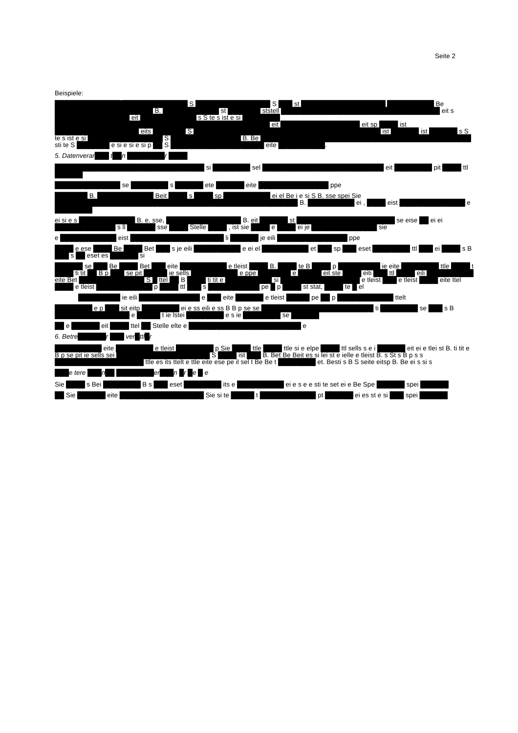Seite 2
Beispiele:
██████████████ ██████████████ S ████████████████ S ███ st ██████████████████ ██████████ Be █████████████████████ B. ████████████ st ███████ ststell ██████████████████████████████████ eit s ████████████████ eit ████████████ s S te s ist e si ████████ ██████████████████████████████████████████████ eit █████████████████ eit sp ████ ist ██████████████████ eits ███████ S ████████████████████████████████████████ ist ██████ ist ██████ s S te s ist e si ████████████████ S ███████████████ B. Be █████████████████████████████████████████████ sti te S ███████ e si e si e si p ██ S ████████████████████ eite ██████████.
5. Datenverar███ t██n ████████r ████
████████████████████████████████ si ████████ sel ██████████████████████████ eit ████████ pit ████ ttl ██████
██████████████ se ████████ s ██████ ete ██████ eite ███████████████ ppe
███████ B. ████████████ Beit ████ s ████ sp ██████████ ei el Be i e si S B. sse spei Sie ████████████████████████████████████████████████████ B. ██████████ ei , ████ eist ██████████████ e ████████
ei si e s ████████████ B. e. sse, ████████████████ B. eit ██████ st █████████████████████ se eise ██ ei ei █████████████ s ll ██████ sse ████ Stelle ████ , ist sie ████ e ████ ei je ██████████████ sie
e ████████████ eist ████████████████████ li ██████ je eili ███████████████ ppe
████ e ese ████ Be ████ Bet ███ s je eili ██████████ e ei el ██████████ et ███ sp ███ eset ████████ ttl ███ ei ████ s B ███ s ██ eset es ██████ si
██████ se ███ Be ████ Bet ███ eite ██████████ e tleist ████ B. ████ te B ████ p █████████ ie eite ████████ ttle ████ t ████ ti tit ██ B p ███ se pit █████ ie sells ██████████ e ppe ███████ e █████ eit ste ████ eiti ███ ttl ████ eili ██████████ eite Bet ██████████████ S █ ttel ██ B ████ ti tit e ██████████ si █████████████████ e tleist ███ e tleist ████ eite ttel ████ e tleist ████████████ p ████ ttl ███ s ███████████ pe █ p ████ st stat, ████ te █ el
█████████ ie eili █████████████ e ███ eite ██████ e tleist █████ pe ██ p ████████████ ttelt
████████ e p ███ sit eitp ████████ ei e ss eili e ss B B p se se ████████████████████████ ti ████████ se ███ s B ████████████████ e █████ t ie lstei ████████ e s ie ████████ se ██████
██ e ██████ eit ████ ttel ██ Stelle elte e ████████████████████████ e
6. Betre██████r ███ ver█ttl█r
██████████ eite ████████ e tleist ████████ p Sie ████ ttle ████ ttle si e elpe ████ ttl sells s e i ██████ eit ei e tlei st B. ti tit e B p se pit ie sells sei ████████████████████ S ████ ist ███ B. Bet Be Beit es si lei st e ielle e tleist B. s St s B p s s ███████████████████ ttle es its ttelt e ttle eite ese pe il sel t Be Be t ████████ et. Besti s B S seite eitsp B. Be ei s si s
███e tere ███n██ ████████er███n █r █e █ e
Sie ████ s Bei ████████ B s ███ eset ████████ its e ██████████ ei e s e e sti te set ei e Be Spe ██████ spei ██████
██ Sie ██████ eite ██████████████████ Sie si te █████ t ████████████ pt ██████ ei es st e si ███ spei ██████